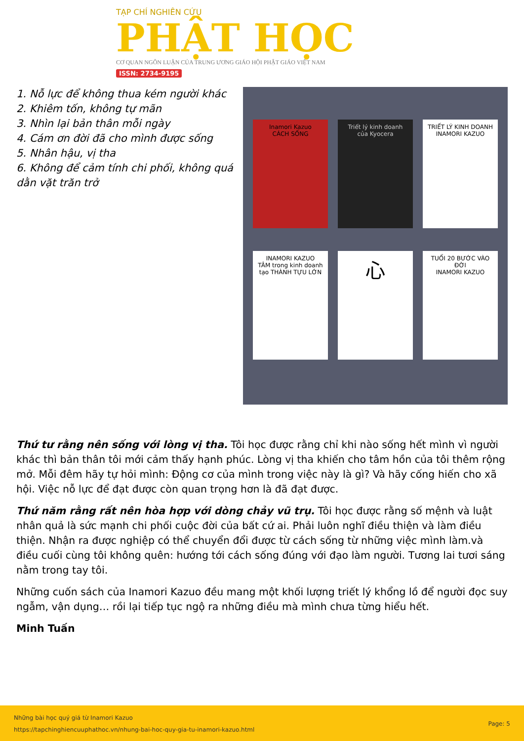TẠP CHÍ NGHIÊN CỨU
PHẬT HỌC
CƠ QUAN NGÔN LUẬN CỦA TRUNG ƯƠNG GIÁO HỘI PHẬT GIÁO VIỆT NAM
ISSN: 2734-9195
1. Nỗ lực để không thua kém người khác
2. Khiêm tốn, không tự mãn
3. Nhìn lại bản thân mỗi ngày
4. Cám ơn đời đã cho mình được sống
5. Nhân hậu, vị tha
6. Không để cảm tính chi phối, không quá dằn vặt trăn trở
Inamori Kazuo
CÁCH SỐNG
Triết lý kinh doanh của Kyocera
TRIẾT LÝ KINH DOANH INAMORI KAZUO
INAMORI KAZUO
TÂM trong kinh doanh tạo THÀNH TỰU LỚN
心
TUỔI 20 BƯỚC VÀO ĐỜI
INAMORI KAZUO
Thứ tư rằng nên sống với lòng vị tha. Tôi học được rằng chỉ khi nào sống hết mình vì người khác thì bản thân tôi mới cảm thấy hạnh phúc. Lòng vị tha khiến cho tâm hồn của tôi thêm rộng mở. Mỗi đêm hãy tự hỏi mình: Động cơ của mình trong việc này là gì? Và hãy cống hiến cho xã hội. Việc nỗ lực để đạt được còn quan trọng hơn là đã đạt được.
Thứ năm rằng rất nên hòa hợp với dòng chảy vũ trụ. Tôi học được rằng số mệnh và luật nhân quả là sức mạnh chi phối cuộc đời của bất cứ ai. Phải luôn nghĩ điều thiện và làm điều thiện. Nhận ra được nghiệp có thể chuyển đổi được từ cách sống từ những việc mình làm.và điều cuối cùng tôi không quên: hướng tới cách sống đúng với đạo làm người. Tương lai tươi sáng nằm trong tay tôi.
Những cuốn sách của Inamori Kazuo đều mang một khối lượng triết lý khổng lồ để người đọc suy ngẫm, vận dụng… rồi lại tiếp tục ngộ ra những điều mà mình chưa từng hiểu hết.
Minh Tuấn
Những bài học quý giá từ Inamori Kazuo
https://tapchinghiencuuphathoc.vn/nhung-bai-hoc-quy-gia-tu-inamori-kazuo.html
Page: 5